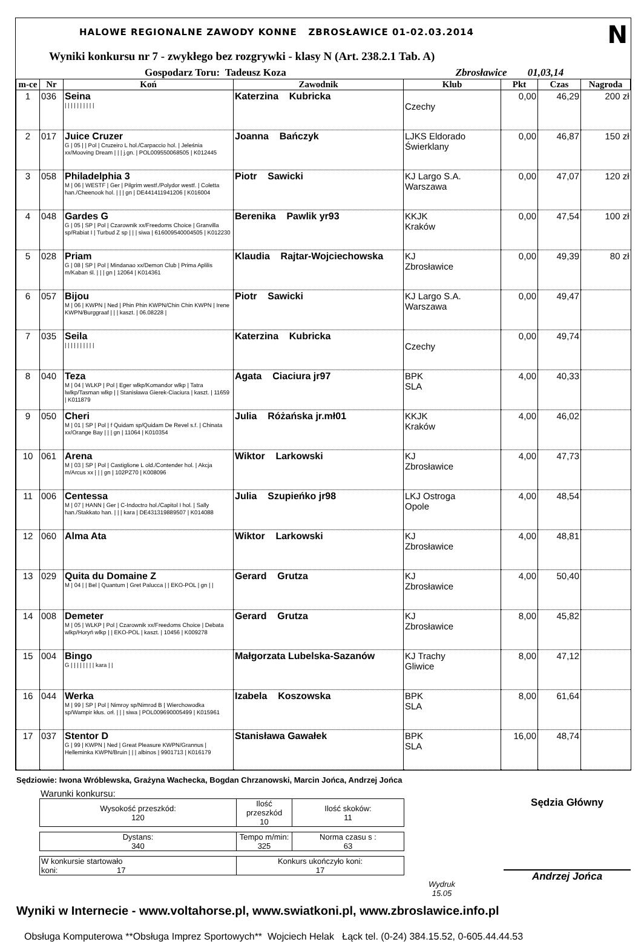HALOWE REGIONALNE ZAWODY KONNE ZBROSŁAWICE 01-02.03.2014 N
Wyniki konkursu nr 7 - zwykłego bez rozgrywki - klasy N (Art. 238.2.1 Tab. A)
Gospodarz Toru: Tadeusz Koza Zbrosławice 01,03,14
| m-ce | Nr | Koń | Zawodnik | Klub | Pkt | Czas | Nagroda |
| --- | --- | --- | --- | --- | --- | --- | --- |
| 1 | 036 | Seina / / / / / / / / / / | Katerzina Kubricka | Czechy | 0,00 | 46,29 | 200 zł |
| 2 | 017 | Juice Cruzer G / 05 / / Pol / Cruzeiro L hol./Carpaccio hol. / Jeleśnia xx/Mooving Dream / / / j.gn. / POL009550068505 / K012445 | Joanna Bańczyk | LJKS Eldorado Świerklany | 0,00 | 46,87 | 150 zł |
| 3 | 058 | Philadelphia 3 M / 06 / WESTF / Ger / Pilgrim westf./Polydor westf. / Coletta han./Cheenook hol. / / / gn / DE441411941206 / K016004 | Piotr Sawicki | KJ Largo S.A. Warszawa | 0,00 | 47,07 | 120 zł |
| 4 | 048 | Gardes G G / 05 / SP / Pol / Czarownik xx/Freedoms Choice / Granvilla sp/Rabiat I / Turbud Z sp / / / siwa / 616009540004505 / K012230 | Berenika Pawlik yr93 | KKJK Kraków | 0,00 | 47,54 | 100 zł |
| 5 | 028 | Priam G / 08 / SP / Pol / Mindanao xx/Demon Club / Prima Aplilis m/Kaban śl. / / / gn / 12064 / K014361 | Klaudia Rajtar-Wojciechowska | KJ Zbrosławice | 0,00 | 49,39 | 80 zł |
| 6 | 057 | Bijou M / 06 / KWPN / Ned / Phin Phin KWPN/Chin Chin KWPN / Irene KWPN/Burggraaf / / / kaszt. / 06.08228 / | Piotr Sawicki | KJ Largo S.A. Warszawa | 0,00 | 49,47 | |
| 7 | 035 | Seila / / / / / / / / / / | Katerzina Kubricka | Czechy | 0,00 | 49,74 | |
| 8 | 040 | Teza M / 04 / WLKP / Pol / Eger wlkp/Komandor wlkp / Tatra lwlkp/Tasman wlkp / / Stanisława Gierek-Ciaciura / kaszt. / 11659 / K011879 | Agata Ciaciura jr97 | BPK SLA | 4,00 | 40,33 | |
| 9 | 050 | Cheri M / 01 / SP / Pol / f Quidam sp/Quidam De Revel s.f. / Chinata xx/Orange Bay / / / gn / 11064 / K010354 | Julia Różańska jr.mł01 | KKJK Kraków | 4,00 | 46,02 | |
| 10 | 061 | Arena M / 03 / SP / Pol / Castiglione L old./Contender hol. / Akcja m/Arcus xx / / / gn / 102PZ70 / K008096 | Wiktor Larkowski | KJ Zbrosławice | 4,00 | 47,73 | |
| 11 | 006 | Centessa M / 07 / HANN / Ger / C-Indoctro hol./Capitol I hol. / Sally han./Stakkato han. / / / kara / DE431319889507 / K014088 | Julia Szupieńko jr98 | LKJ Ostroga Opole | 4,00 | 48,54 | |
| 12 | 060 | Alma Ata | Wiktor Larkowski | KJ Zbrosławice | 4,00 | 48,81 | |
| 13 | 029 | Quita du Domaine Z M / 04 / / Bel / Quantum / Gret Palucca / / EKO-POL / gn / / | Gerard Grutza | KJ Zbrosławice | 4,00 | 50,40 | |
| 14 | 008 | Demeter M / 05 / WLKP / Pol / Czarownik xx/Freedoms Choice / Debata wlkp/Horyń wlkp / / EKO-POL / kaszt. / 10456 / K009278 | Gerard Grutza | KJ Zbrosławice | 8,00 | 45,82 | |
| 15 | 004 | Bingo G / / / / / / / / kara / / | Małgorzata Lubelska-Sazanów | KJ Trachy Gliwice | 8,00 | 47,12 | |
| 16 | 044 | Werka M / 99 / SP / Pol / Nimroy sp/Nimrod B / Wierchowodka sp/Wampir kłus. orł. / / / siwa / POL009690005499 / K015961 | Izabela Koszowska | BPK SLA | 8,00 | 61,64 | |
| 17 | 037 | Stentor D G / 99 / KWPN / Ned / Great Pleasure KWPN/Grannus / Helleminka KWPN/Bruin / / / albinos / 9901713 / K016179 | Stanisława Gawałek | BPK SLA | 16,00 | 48,74 | |
Sędziowie: Iwona Wróblewska, Grażyna Wachecka, Bogdan Chrzanowski, Marcin Jońca, Andrzej Jońca
Warunki konkursu:
| Wysokość przeszkód: 120 | Ilość przeszkód 10 | Ilość skoków: 11 |
| Dystans: 340 | Tempo m/min: 325 | Norma czasu s : 63 |
| W konkursie startowało koni: 17 | Konkurs ukończyło koni: 17 |
Wydruk
15.05
Sędzia Główny
Andrzej Jońca
Wyniki w Internecie - www.voltahorse.pl, www.swiatkoni.pl, www.zbroslawice.info.pl
Obsługa Komputerowa **Obsługa Imprez Sportowych** Wojciech Helak Łąck tel. (0-24) 384.15.52, 0-605.44.44.53